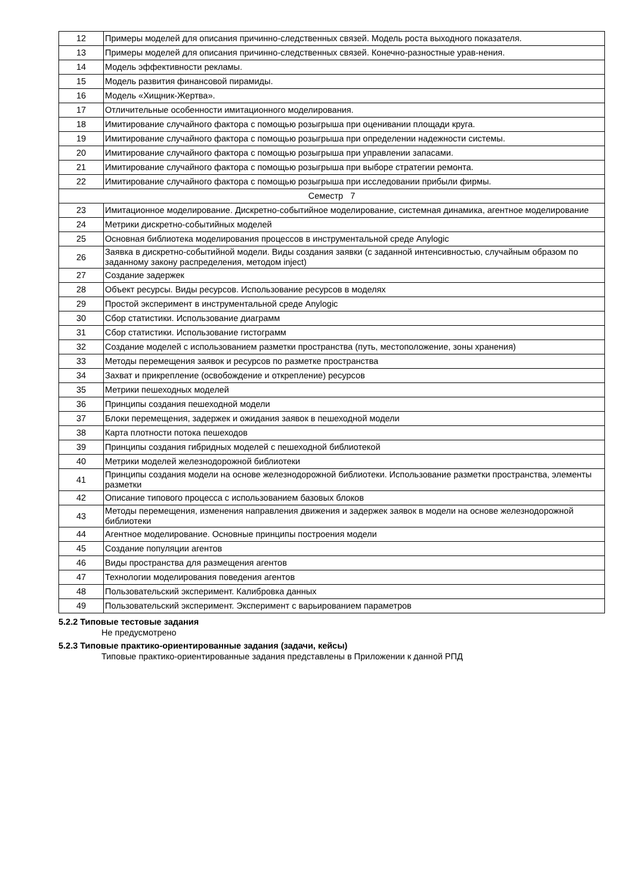| 12 | Примеры моделей для описания причинно-следственных связей. Модель роста выходного показателя. |
| 13 | Примеры моделей для описания причинно-следственных связей. Конечно-разностные урав-нения. |
| 14 | Модель эффективности рекламы. |
| 15 | Модель развития финансовой пирамиды. |
| 16 | Модель «Хищник-Жертва». |
| 17 | Отличительные особенности имитационного моделирования. |
| 18 | Имитирование случайного фактора с помощью розыгрыша при оценивании площади круга. |
| 19 | Имитирование случайного фактора с помощью розыгрыша при определении надежности системы. |
| 20 | Имитирование случайного фактора с помощью розыгрыша при управлении запасами. |
| 21 | Имитирование случайного фактора с помощью розыгрыша при выборе стратегии ремонта. |
| 22 | Имитирование случайного фактора с помощью розыгрыша при исследовании прибыли фирмы. |
| Семестр 7 | |
| 23 | Имитационное моделирование. Дискретно-событийное моделирование, системная динамика, агентное моделирование |
| 24 | Метрики дискретно-событийных моделей |
| 25 | Основная библиотека моделирования процессов в инструментальной среде Anylogic |
| 26 | Заявка в дискретно-событийной модели. Виды создания заявки (с заданной интенсивностью, случайным образом по заданному закону распределения, методом inject) |
| 27 | Создание задержек |
| 28 | Объект ресурсы. Виды ресурсов. Использование ресурсов в моделях |
| 29 | Простой эксперимент в инструментальной среде Anylogic |
| 30 | Сбор статистики. Использование диаграмм |
| 31 | Сбор статистики. Использование гистограмм |
| 32 | Создание моделей с использованием разметки пространства (путь, местоположение, зоны хранения) |
| 33 | Методы перемещения заявок и ресурсов по разметке пространства |
| 34 | Захват и прикрепление (освобождение и открепление) ресурсов |
| 35 | Метрики пешеходных моделей |
| 36 | Принципы создания пешеходной модели |
| 37 | Блоки перемещения, задержек и ожидания заявок в пешеходной модели |
| 38 | Карта плотности потока пешеходов |
| 39 | Принципы создания гибридных моделей с пешеходной библиотекой |
| 40 | Метрики моделей железнодорожной библиотеки |
| 41 | Принципы создания модели на основе железнодорожной библиотеки. Использование разметки пространства, элементы разметки |
| 42 | Описание типового процесса с использованием базовых блоков |
| 43 | Методы перемещения, изменения направления движения и задержек заявок в модели на основе железнодорожной библиотеки |
| 44 | Агентное моделирование. Основные принципы построения модели |
| 45 | Создание популяции агентов |
| 46 | Виды пространства для размещения агентов |
| 47 | Технологии моделирования поведения агентов |
| 48 | Пользовательский эксперимент. Калибровка данных |
| 49 | Пользовательский эксперимент. Эксперимент с варьированием параметров |
5.2.2 Типовые тестовые задания
Не предусмотрено
5.2.3 Типовые практико-ориентированные задания (задачи, кейсы)
Типовые практико-ориентированные задания представлены в Приложении к данной РПД